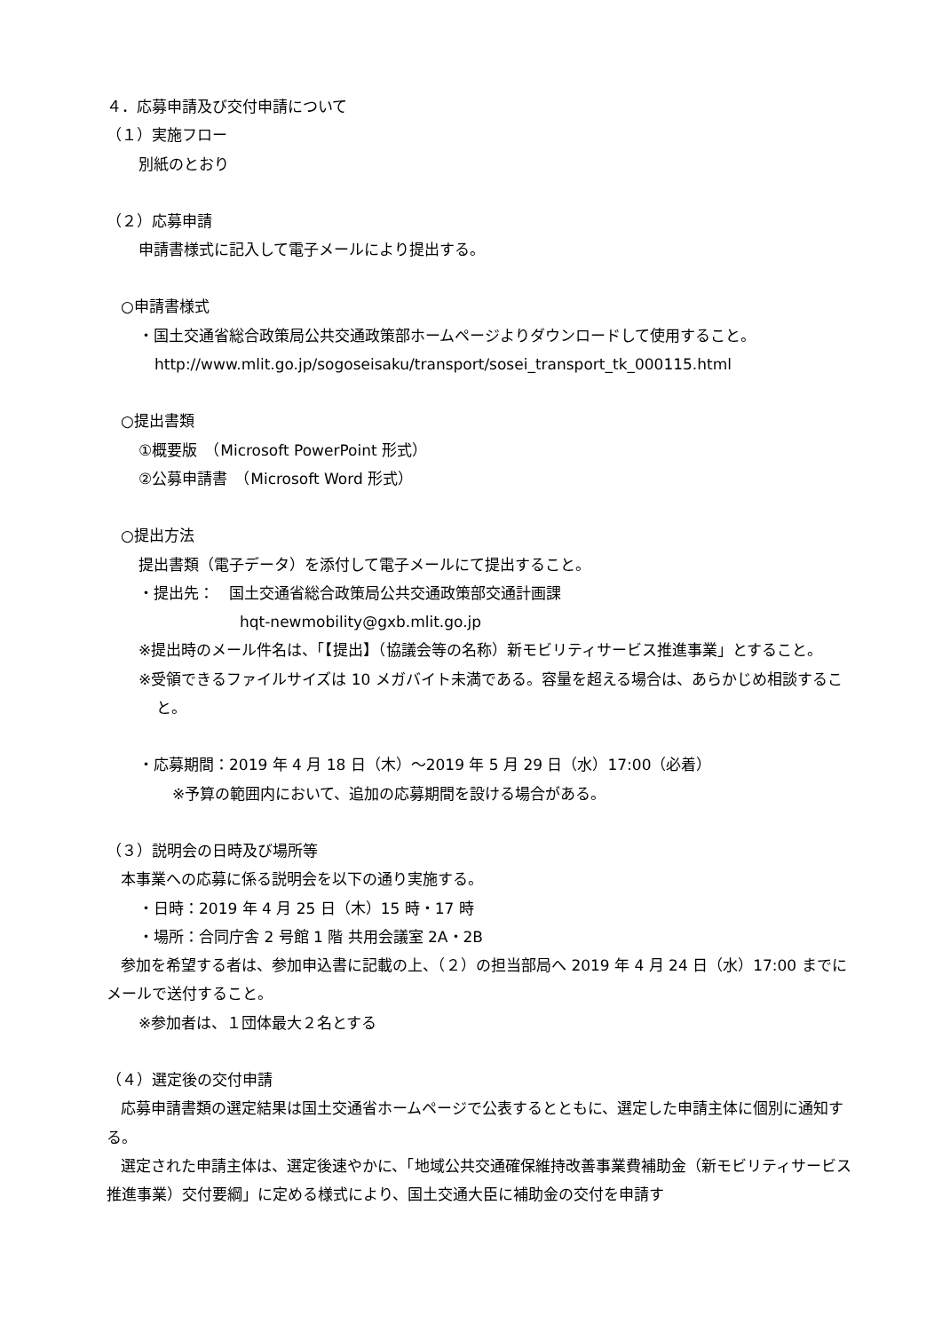４．応募申請及び交付申請について
（１）実施フロー
別紙のとおり
（２）応募申請
申請書様式に記入して電子メールにより提出する。
○申請書様式
・国土交通省総合政策局公共交通政策部ホームページよりダウンロードして使用すること。
http://www.mlit.go.jp/sogoseisaku/transport/sosei_transport_tk_000115.html
○提出書類
①概要版　（Microsoft PowerPoint 形式）
②公募申請書　（Microsoft Word 形式）
○提出方法
提出書類（電子データ）を添付して電子メールにて提出すること。
・提出先：　国土交通省総合政策局公共交通政策部交通計画課
hqt-newmobility@gxb.mlit.go.jp
※提出時のメール件名は、「【提出】（協議会等の名称）新モビリティサービス推進事業」とすること。
※受領できるファイルサイズは 10 メガバイト未満である。容量を超える場合は、あらかじめ相談すること。
・応募期間：2019 年 4 月 18 日（木）～2019 年 5 月 29 日（水）17:00（必着）
※予算の範囲内において、追加の応募期間を設ける場合がある。
（３）説明会の日時及び場所等
本事業への応募に係る説明会を以下の通り実施する。
・日時：2019 年 4 月 25 日（木）15 時・17 時
・場所：合同庁舎 2 号館 1 階 共用会議室 2A・2B
参加を希望する者は、参加申込書に記載の上、（２）の担当部局へ 2019 年 4 月 24 日（水）17:00 までにメールで送付すること。
※参加者は、１団体最大２名とする
（４）選定後の交付申請
応募申請書類の選定結果は国土交通省ホームページで公表するとともに、選定した申請主体に個別に通知する。
選定された申請主体は、選定後速やかに、「地域公共交通確保維持改善事業費補助金（新モビリティサービス推進事業）交付要綱」に定める様式により、国土交通大臣に補助金の交付を申請す